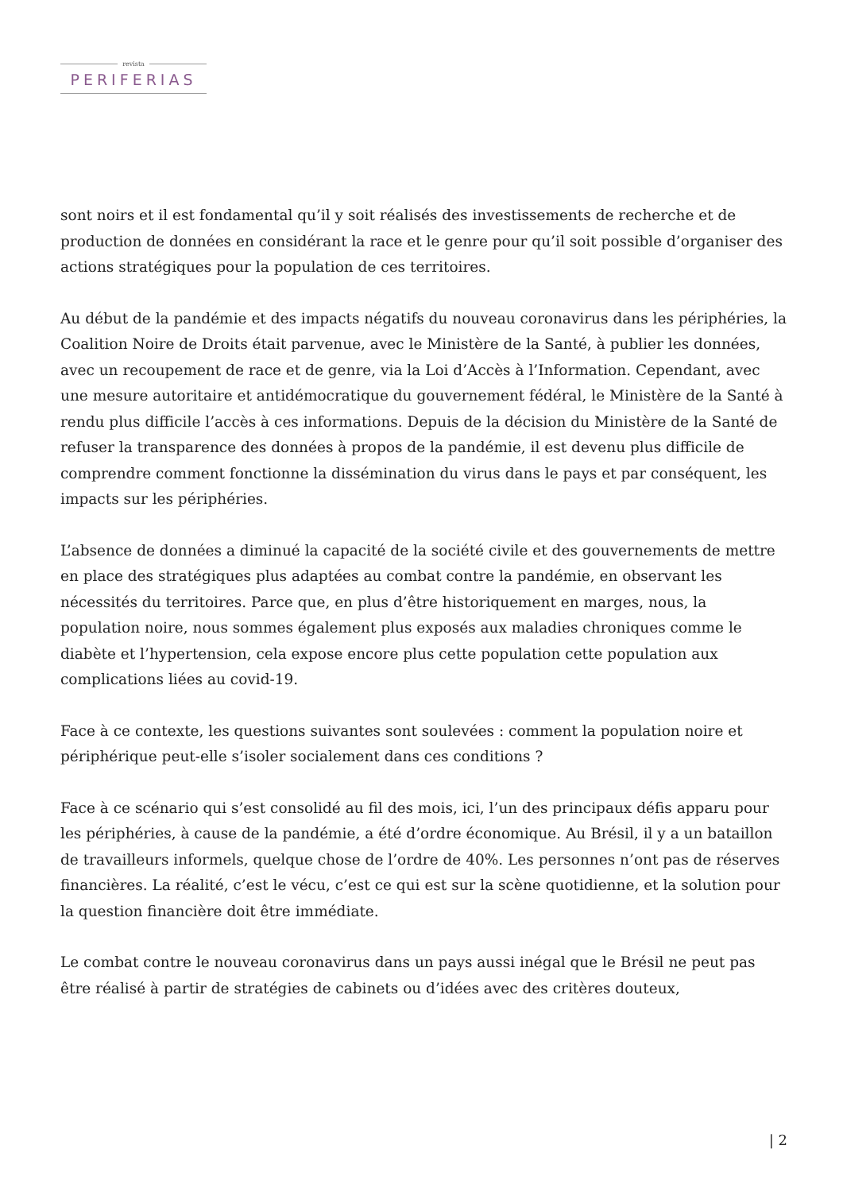revista
PERIFERIAS
sont noirs et il est fondamental qu’il y soit réalisés des investissements de recherche et de production de données en considérant la race et le genre pour qu’il soit possible d’organiser des actions stratégiques pour la population de ces territoires.
Au début de la pandémie et des impacts négatifs du nouveau coronavirus dans les périphéries, la Coalition Noire de Droits était parvenue, avec le Ministère de la Santé, à publier les données, avec un recoupement de race et de genre, via la Loi d’Accès à l’Information. Cependant, avec une mesure autoritaire et antidémocratique du gouvernement fédéral, le Ministère de la Santé à rendu plus difficile l’accès à ces informations. Depuis de la décision du Ministère de la Santé de refuser la transparence des données à propos de la pandémie, il est devenu plus difficile de comprendre comment fonctionne la dissémination du virus dans le pays et par conséquent, les impacts sur les périphéries.
L’absence de données a diminué la capacité de la société civile et des gouvernements de mettre en place des stratégiques plus adaptées au combat contre la pandémie, en observant les nécessités du territoires. Parce que, en plus d’être historiquement en marges, nous, la population noire, nous sommes également plus exposés aux maladies chroniques comme le diabète et l’hypertension, cela expose encore plus cette population cette population aux complications liées au covid-19.
Face à ce contexte, les questions suivantes sont soulevées : comment la population noire et périphérique peut-elle s’isoler socialement dans ces conditions ?
Face à ce scénario qui s’est consolidé au fil des mois, ici, l’un des principaux défis apparu pour les périphéries, à cause de la pandémie, a été d’ordre économique. Au Brésil, il y a un bataillon de travailleurs informels, quelque chose de l’ordre de 40%. Les personnes n’ont pas de réserves financières. La réalité, c’est le vécu, c’est ce qui est sur la scène quotidienne, et la solution pour la question financière doit être immédiate.
Le combat contre le nouveau coronavirus dans un pays aussi inégal que le Brésil ne peut pas être réalisé à partir de stratégies de cabinets ou d’idées avec des critères douteux,
| 2